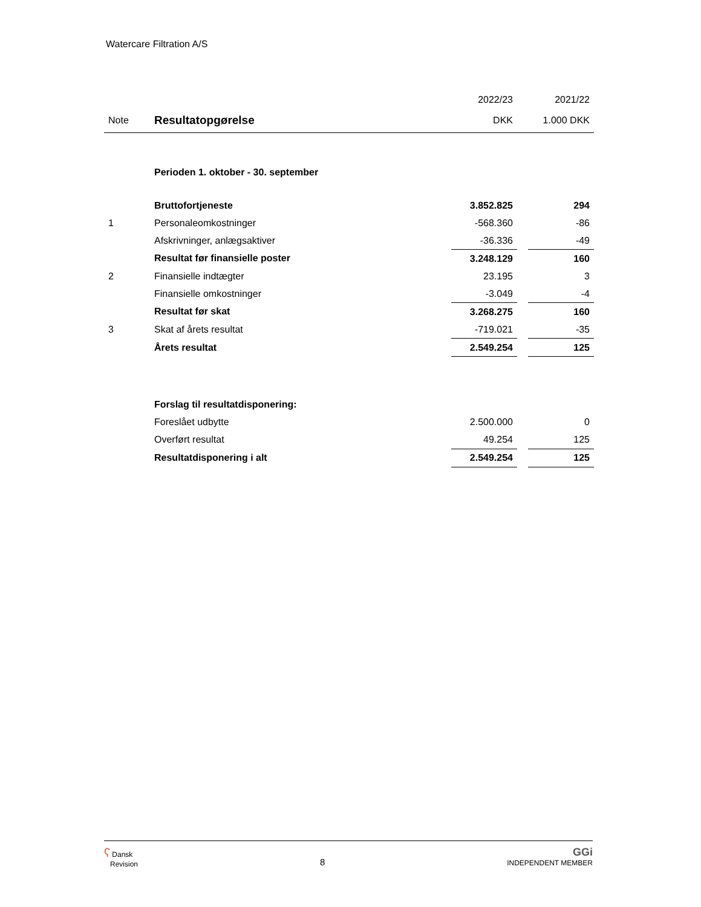Watercare Filtration A/S
| | | 2022/23 | | 2021/22 |
| Note | Resultatopgørelse | DKK | | 1.000 DKK |
| | Perioden 1. oktober - 30. september | | | |
| | Bruttofortjeneste | 3.852.825 | | 294 |
| 1 | Personaleomkostninger | -568.360 | | -86 |
| | Afskrivninger, anlægsaktiver | -36.336 | | -49 |
| | Resultat før finansielle poster | 3.248.129 | | 160 |
| 2 | Finansielle indtægter | 23.195 | | 3 |
| | Finansielle omkostninger | -3.049 | | -4 |
| | Resultat før skat | 3.268.275 | | 160 |
| 3 | Skat af årets resultat | -719.021 | | -35 |
| | Årets resultat | 2.549.254 | | 125 |
| | Forslag til resultatdisponering: | | | |
| | Foreslået udbytte | 2.500.000 | | 0 |
| | Overført resultat | 49.254 | | 125 |
| | Resultatdisponering i alt | 2.549.254 | | 125 |
ʕ Dansk
Revision
8
GGi
INDEPENDENT MEMBER